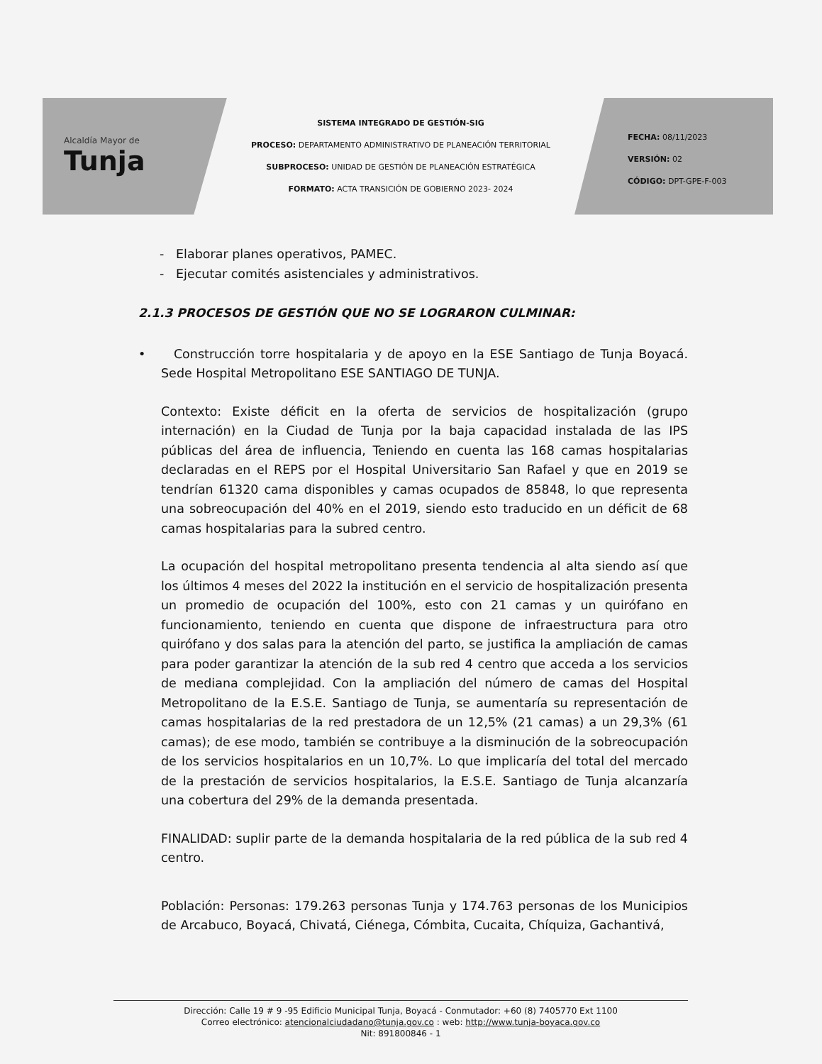Alcaldía Mayor de
Tunja
SISTEMA INTEGRADO DE GESTIÓN-SIG
PROCESO: DEPARTAMENTO ADMINISTRATIVO DE PLANEACIÓN TERRITORIAL
SUBPROCESO: UNIDAD DE GESTIÓN DE PLANEACIÓN ESTRATÉGICA
FORMATO: ACTA TRANSICIÓN DE GOBIERNO 2023- 2024
FECHA: 08/11/2023
VERSIÓN: 02
CÓDIGO: DPT-GPE-F-003
- Elaborar planes operativos, PAMEC.
- Ejecutar comités asistenciales y administrativos.
2.1.3 PROCESOS DE GESTIÓN QUE NO SE LOGRARON CULMINAR:
• Construcción torre hospitalaria y de apoyo en la ESE Santiago de Tunja Boyacá. Sede Hospital Metropolitano ESE SANTIAGO DE TUNJA.
Contexto: Existe déficit en la oferta de servicios de hospitalización (grupo internación) en la Ciudad de Tunja por la baja capacidad instalada de las IPS públicas del área de influencia, Teniendo en cuenta las 168 camas hospitalarias declaradas en el REPS por el Hospital Universitario San Rafael y que en 2019 se tendrían 61320 cama disponibles y camas ocupados de 85848, lo que representa una sobreocupación del 40% en el 2019, siendo esto traducido en un déficit de 68 camas hospitalarias para la subred centro.
La ocupación del hospital metropolitano presenta tendencia al alta siendo así que los últimos 4 meses del 2022 la institución en el servicio de hospitalización presenta un promedio de ocupación del 100%, esto con 21 camas y un quirófano en funcionamiento, teniendo en cuenta que dispone de infraestructura para otro quirófano y dos salas para la atención del parto, se justifica la ampliación de camas para poder garantizar la atención de la sub red 4 centro que acceda a los servicios de mediana complejidad. Con la ampliación del número de camas del Hospital Metropolitano de la E.S.E. Santiago de Tunja, se aumentaría su representación de camas hospitalarias de la red prestadora de un 12,5% (21 camas) a un 29,3% (61 camas); de ese modo, también se contribuye a la disminución de la sobreocupación de los servicios hospitalarios en un 10,7%. Lo que implicaría del total del mercado de la prestación de servicios hospitalarios, la E.S.E. Santiago de Tunja alcanzaría una cobertura del 29% de la demanda presentada.
FINALIDAD: suplir parte de la demanda hospitalaria de la red pública de la sub red 4 centro.
Población: Personas: 179.263 personas Tunja y 174.763 personas de los Municipios de Arcabuco, Boyacá, Chivatá, Ciénega, Cómbita, Cucaita, Chíquiza, Gachantivá,
Dirección: Calle 19 # 9 -95 Edificio Municipal Tunja, Boyacá - Conmutador: +60 (8) 7405770 Ext 1100
Correo electrónico: atencionalciudadano@tunja.gov.co : web: http://www.tunja-boyaca.gov.co
Nit: 891800846 - 1